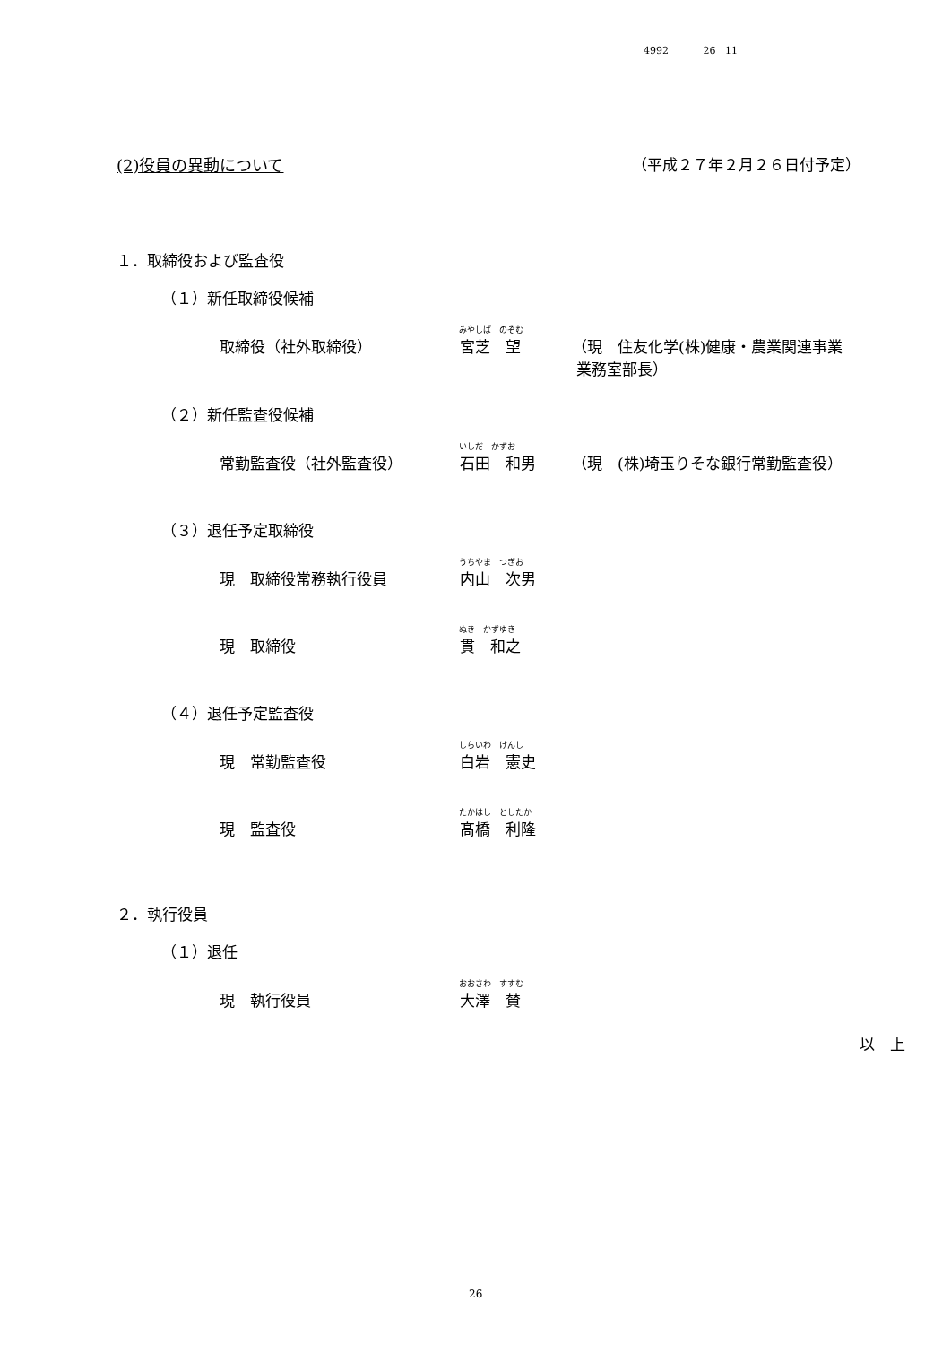4992 26 11
(2)役員の異動について （平成２７年２月２６日付予定）
１．取締役および監査役
（１）新任取締役候補
みやしば　のぞむ
取締役（社外取締役） 宮芝　望 （現　住友化学(株)健康・農業関連事業
業務室部長）
（２）新任監査役候補
いしだ　かずお
常勤監査役（社外監査役） 石田　和男 （現　(株)埼玉りそな銀行常勤監査役）
（３）退任予定取締役
うちやま　つぎお
現　取締役常務執行役員 内山　次男
ぬき　かずゆき
現　取締役 貫　和之
（４）退任予定監査役
しらいわ　けんし
現　常勤監査役 白岩　憲史
たかはし　としたか
現　監査役 髙橋　利隆
２．執行役員
（１）退任
おおさわ　すすむ
現　執行役員 大澤　賛
以　上
26